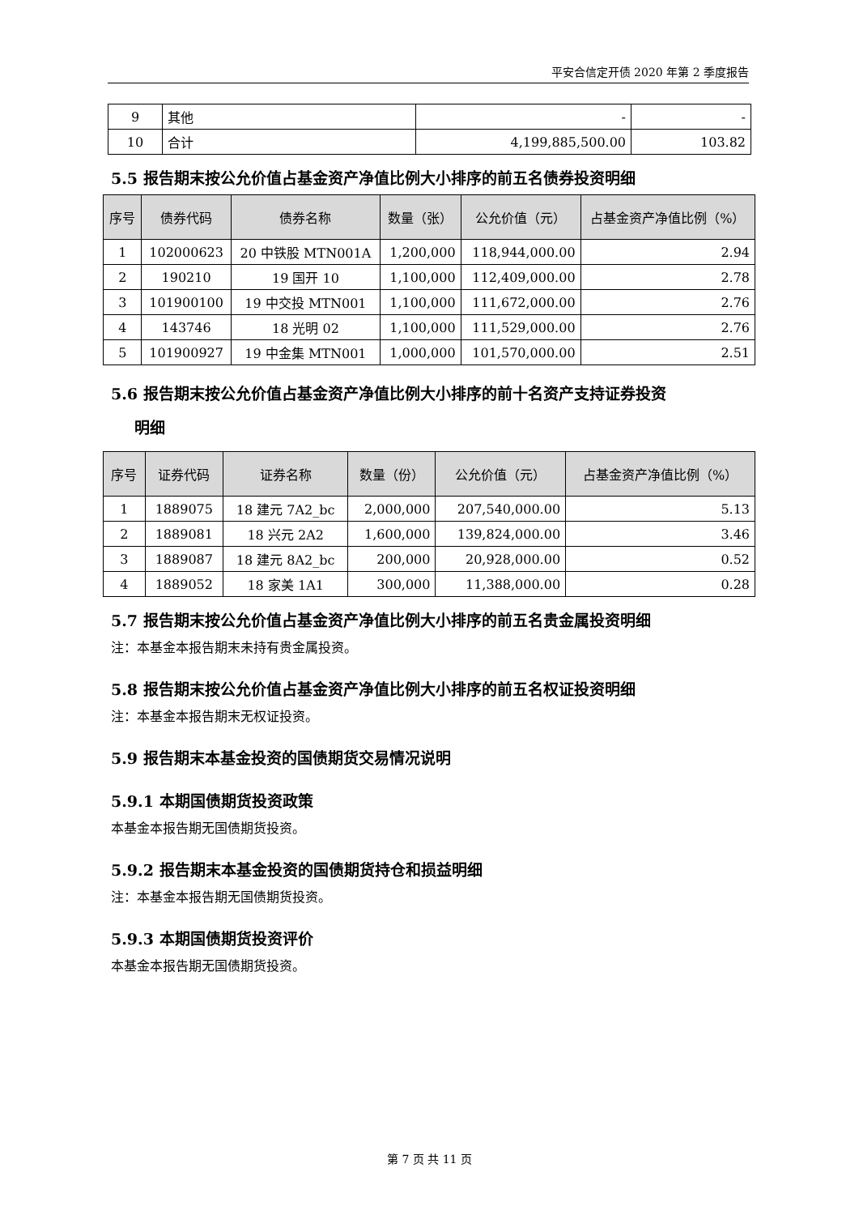平安合信定开债 2020 年第 2 季度报告
| 9 | 其他 | - | - |
| 10 | 合计 | 4,199,885,500.00 | 103.82 |
5.5 报告期末按公允价值占基金资产净值比例大小排序的前五名债券投资明细
| 序号 | 债券代码 | 债券名称 | 数量（张） | 公允价值（元） | 占基金资产净值比例（%） |
| --- | --- | --- | --- | --- | --- |
| 1 | 102000623 | 20 中铁股 MTN001A | 1,200,000 | 118,944,000.00 | 2.94 |
| 2 | 190210 | 19 国开 10 | 1,100,000 | 112,409,000.00 | 2.78 |
| 3 | 101900100 | 19 中交投 MTN001 | 1,100,000 | 111,672,000.00 | 2.76 |
| 4 | 143746 | 18 光明 02 | 1,100,000 | 111,529,000.00 | 2.76 |
| 5 | 101900927 | 19 中金集 MTN001 | 1,000,000 | 101,570,000.00 | 2.51 |
5.6 报告期末按公允价值占基金资产净值比例大小排序的前十名资产支持证券投资
  明细
| 序号 | 证券代码 | 证券名称 | 数量（份） | 公允价值（元） | 占基金资产净值比例（%） |
| --- | --- | --- | --- | --- | --- |
| 1 | 1889075 | 18 建元 7A2_bc | 2,000,000 | 207,540,000.00 | 5.13 |
| 2 | 1889081 | 18 兴元 2A2 | 1,600,000 | 139,824,000.00 | 3.46 |
| 3 | 1889087 | 18 建元 8A2_bc | 200,000 | 20,928,000.00 | 0.52 |
| 4 | 1889052 | 18 家美 1A1 | 300,000 | 11,388,000.00 | 0.28 |
5.7 报告期末按公允价值占基金资产净值比例大小排序的前五名贵金属投资明细
注：本基金本报告期末未持有贵金属投资。
5.8 报告期末按公允价值占基金资产净值比例大小排序的前五名权证投资明细
注：本基金本报告期末无权证投资。
5.9 报告期末本基金投资的国债期货交易情况说明
5.9.1 本期国债期货投资政策
本基金本报告期无国债期货投资。
5.9.2 报告期末本基金投资的国债期货持仓和损益明细
注：本基金本报告期无国债期货投资。
5.9.3 本期国债期货投资评价
本基金本报告期无国债期货投资。
第 7 页 共 11 页